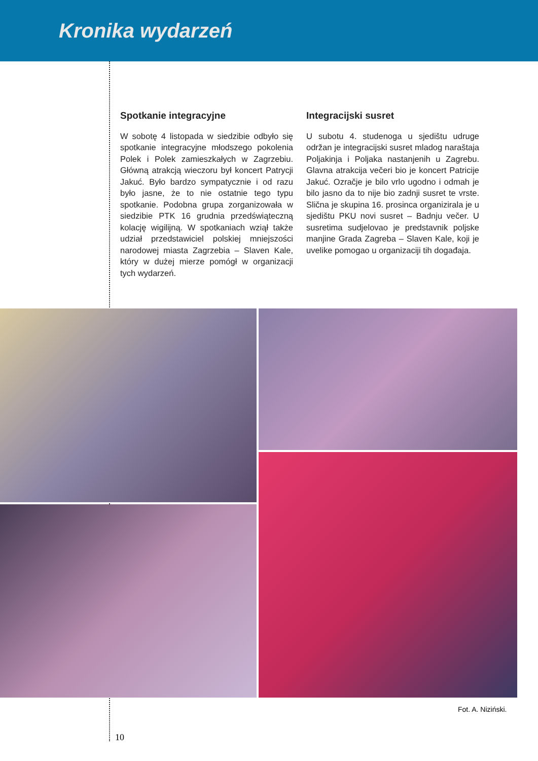Kronika wydarzeń
Spotkanie integracyjne
W sobotę 4 listopada w siedzibie odbyło się spotkanie integracyjne młodszego pokolenia Polek i Polek zamieszkałych w Zagrzebiu. Główną atrakcją wieczoru był koncert Patrycji Jakuć. Było bardzo sympatycznie i od razu było jasne, że to nie ostatnie tego typu spotkanie. Podobna grupa zorganizowała w siedzibie PTK 16 grudnia przedświąteczną kolację wigilijną. W spotkaniach wziął także udział przedstawiciel polskiej mniejszości narodowej miasta Zagrzebia – Slaven Kale, który w dużej mierze pomógł w organizacji tych wydarzeń.
Integracijski susret
U subotu 4. studenoga u sjedištu udruge održan je integracijski susret mladog naraštaja Poljakinja i Poljaka nastanjenih u Zagrebu. Glavna atrakcija večeri bio je koncert Patricije Jakuć. Ozračje je bilo vrlo ugodno i odmah je bilo jasno da to nije bio zadnji susret te vrste. Slična je skupina 16. prosinca organizirala je u sjedištu PKU novi susret – Badnju večer. U susretima sudjelovao je predstavnik poljske manjine Grada Zagreba – Slaven Kale, koji je uvelike pomogao u organizaciji tih događaja.
Fot. A. Niziński.
10